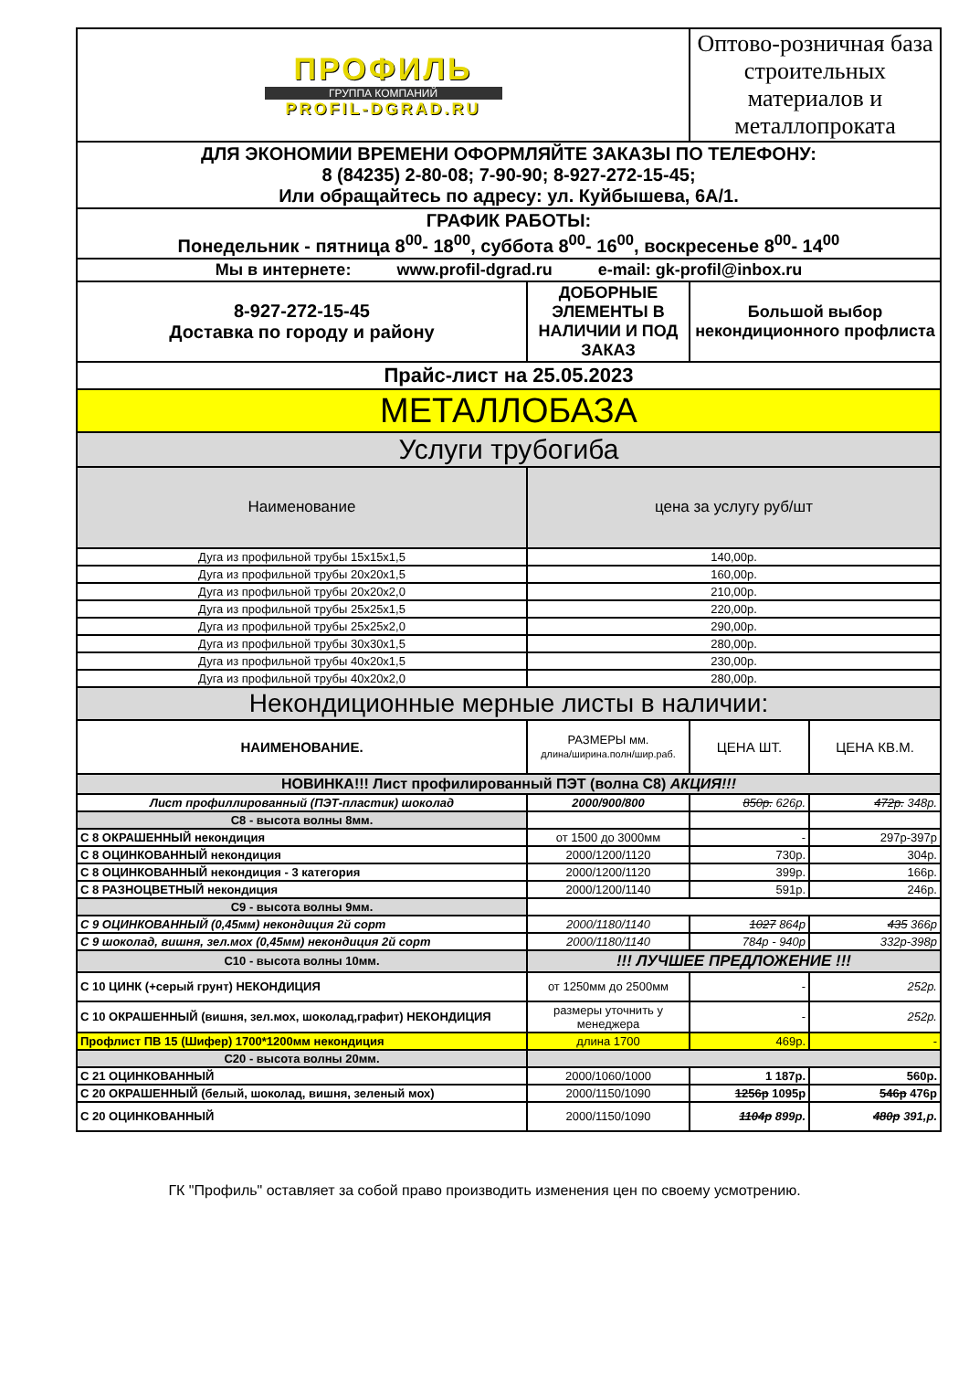| ПРОФИЛЬ ГРУППА КОМПАНИЙ PROFIL-DGRAD.RU | | Оптово-розничная база строительных материалов и металлопроката | |
| ДЛЯ ЭКОНОМИИ ВРЕМЕНИ ОФОРМЛЯЙТЕ ЗАКАЗЫ ПО ТЕЛЕФОНУ: 8 (84235) 2-80-08; 7-90-90; 8-927-272-15-45; Или обращайтесь по адресу: ул. Куйбышева, 6А/1. | | | |
| ГРАФИК РАБОТЫ: Понедельник - пятница 8<sup>00</sup>- 18<sup>00</sup>, суббота 8<sup>00</sup>- 16<sup>00</sup>, воскресенье 8<sup>00</sup>- 14<sup>00</sup> | | | |
| Мы в интернете: www.profil-dgrad.ru e-mail: gk-profil@inbox.ru | | | |
| 8-927-272-15-45 Доставка по городу и району | ДОБОРНЫЕ ЭЛЕМЕНТЫ В НАЛИЧИИ И ПОД ЗАКАЗ | Большой выбор некондиционного профлиста | |
| Прайс-лист на 25.05.2023 | | | |
| МЕТАЛЛОБАЗА | | | |
| Услуги трубогиба | | | |
| Наименование | цена за услугу руб/шт | | |
| Дуга из профильной трубы 15х15х1,5 | 140,00р. | | |
| Дуга из профильной трубы 20х20х1,5 | 160,00р. | | |
| Дуга из профильной трубы 20х20х2,0 | 210,00р. | | |
| Дуга из профильной трубы 25х25х1,5 | 220,00р. | | |
| Дуга из профильной трубы 25х25х2,0 | 290,00р. | | |
| Дуга из профильной трубы 30х30х1,5 | 280,00р. | | |
| Дуга из профильной трубы 40х20х1,5 | 230,00р. | | |
| Дуга из профильной трубы 40х20х2,0 | 280,00р. | | |
| Некондиционные мерные листы в наличии: | | | |
| НАИМЕНОВАНИЕ. | РАЗМЕРЫ мм. длина/ширина.полн/шир.раб. | ЦЕНА ШТ. | ЦЕНА КВ.М. |
| НОВИНКА!!! Лист профилированный ПЭТ (волна С8) АКЦИЯ!!! | | | |
| Лист профиллированный (ПЭТ-пластик) шоколад | 2000/900/800 | 850р. 626р. | 472р. 348р. |
| С8 - высота волны 8мм. | | | |
| С 8 ОКРАШЕННЫЙ некондиция | от 1500 до 3000мм | - | 297р-397р |
| С 8 ОЦИНКОВАННЫЙ некондиция | 2000/1200/1120 | 730р. | 304р. |
| С 8 ОЦИНКОВАННЫЙ некондиция - 3 категория | 2000/1200/1120 | 399р. | 166р. |
| С 8 РАЗНОЦВЕТНЫЙ некондиция | 2000/1200/1140 | 591р. | 246р. |
| С9 - высота волны 9мм. | | | |
| С 9 ОЦИНКОВАННЫЙ (0,45мм) некондиция 2й сорт | 2000/1180/1140 | 1027 864р | 435 366р |
| С 9 шоколад, вишня, зел.мох (0,45мм) некондиция 2й сорт | 2000/1180/1140 | 784р - 940р | 332р-398р |
| С10 - высота волны 10мм. | !!! ЛУЧШЕЕ ПРЕДЛОЖЕНИЕ !!! | | |
| С 10 ЦИНК (+серый грунт) НЕКОНДИЦИЯ | от 1250мм до 2500мм | - | 252р. |
| С 10 ОКРАШЕННЫЙ (вишня, зел.мох, шоколад,графит) НЕКОНДИЦИЯ | размеры уточнить у менеджера | - | 252р. |
| Профлист ПВ 15 (Шифер) 1700*1200мм некондиция | длина 1700 | 469р. | - |
| С20 - высота волны 20мм. | | | |
| С 21 ОЦИНКОВАННЫЙ | 2000/1060/1000 | 1 187р. | 560р. |
| С 20 ОКРАШЕННЫЙ (белый, шоколад, вишня, зеленый мох) | 2000/1150/1090 | 1256р 1095р | 546р 476р |
| С 20 ОЦИНКОВАННЫЙ | 2000/1150/1090 | 1104р 899р. | 480р 391,р. |
ГК "Профиль" оставляет за собой право производить изменения цен по своему усмотрению.